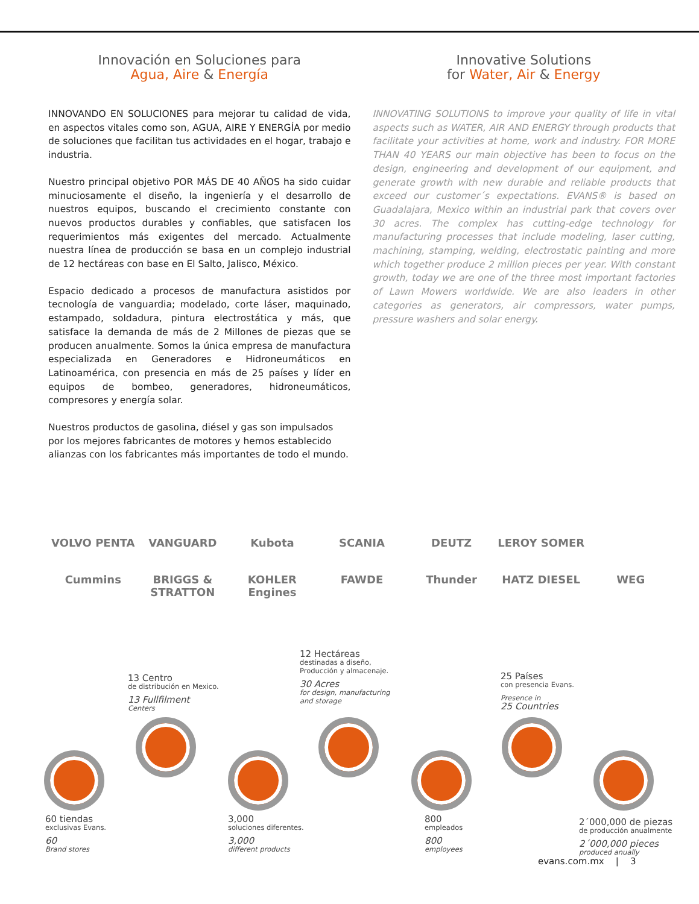Innovación en Soluciones para
Agua, Aire & Energía
INNOVANDO EN SOLUCIONES para mejorar tu calidad de vida, en aspectos vitales como son, AGUA, AIRE Y ENERGÍA por medio de soluciones que facilitan tus actividades en el hogar, trabajo e industria.
Nuestro principal objetivo POR MÁS DE 40 AÑOS ha sido cuidar minuciosamente el diseño, la ingeniería y el desarrollo de nuestros equipos, buscando el crecimiento constante con nuevos productos durables y confiables, que satisfacen los requerimientos más exigentes del mercado. Actualmente nuestra línea de producción se basa en un complejo industrial de 12 hectáreas con base en El Salto, Jalisco, México.
Espacio dedicado a procesos de manufactura asistidos por tecnología de vanguardia; modelado, corte láser, maquinado, estampado, soldadura, pintura electrostática y más, que satisface la demanda de más de 2 Millones de piezas que se producen anualmente. Somos la única empresa de manufactura especializada en Generadores e Hidroneumáticos en Latinoamérica, con presencia en más de 25 países y líder en equipos de bombeo, generadores, hidroneumáticos, compresores y energía solar.
Nuestros productos de gasolina, diésel y gas son impulsados por los mejores fabricantes de motores y hemos establecido alianzas con los fabricantes más importantes de todo el mundo.
Innovative Solutions
for Water, Air & Energy
INNOVATING SOLUTIONS to improve your quality of life in vital aspects such as WATER, AIR AND ENERGY through products that facilitate your activities at home, work and industry. FOR MORE THAN 40 YEARS our main objective has been to focus on the design, engineering and development of our equipment, and generate growth with new durable and reliable products that exceed our customer´s expectations. EVANS® is based on Guadalajara, Mexico within an industrial park that covers over 30 acres. The complex has cutting-edge technology for manufacturing processes that include modeling, laser cutting, machining, stamping, welding, electrostatic painting and more which together produce 2 million pieces per year. With constant growth, today we are one of the three most important factories of Lawn Mowers worldwide. We are also leaders in other categories as generators, air compressors, water pumps, pressure washers and solar energy.
VOLVO PENTA VANGUARD Kubota SCANIA DEUTZ LEROY SOMER Cummins BRIGGS & STRATTON KOHLER Engines FAWDE Thunder HATZ DIESEL WEG
13 Centro
de distribución en Mexico.
13 Fullfilment
Centers
12 Hectáreas
destinadas a diseño,
Producción y almacenaje.
30 Acres
for design, manufacturing
and storage
25 Países
con presencia Evans.
Presence in
25 Countries
60 tiendas
exclusivas Evans.
60
Brand stores
3,000
soluciones diferentes.
3,000
different products
800
empleados
800
employees
2´000,000 de piezas
de producción anualmente
2´000,000 pieces
produced anually
evans.com.mx | 3